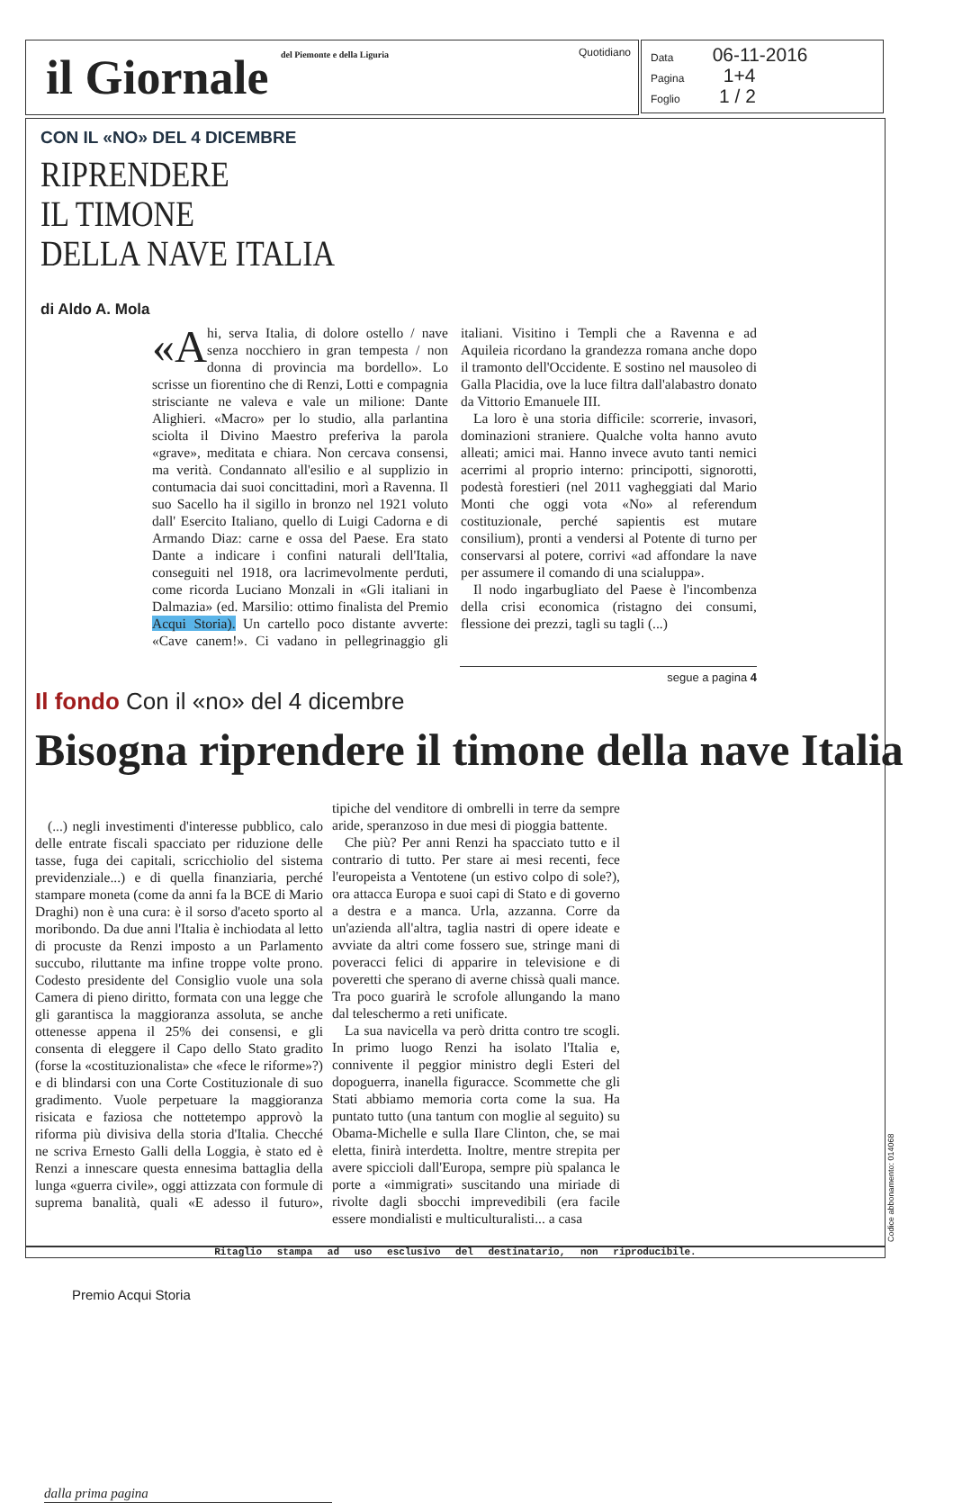il Giornale del Piemonte e della Liguria
Quotidiano
Data 06-11-2016
Pagina 1+4
Foglio 1 / 2
CON IL «NO» DEL 4 DICEMBRE
RIPRENDERE
IL TIMONE
DELLA NAVE ITALIA
di Aldo A. Mola
«A hi, serva Italia, di dolore ostello / nave senza nocchiero in gran tempesta / non donna di provincia ma bordello». Lo scrisse un fiorentino che di Renzi, Lotti e compagnia strisciante ne valeva e vale un milione: Dante Alighieri. «Macro» per lo studio, alla parlantina sciolta il Divino Maestro preferiva la parola «grave», meditata e chiara. Non cercava consensi, ma verità. Condannato all'esilio e al supplizio in contumacia dai suoi concittadini, morì a Ravenna. Il suo Sacello ha il sigillo in bronzo nel 1921 voluto dall' Esercito Italiano, quello di Luigi Cadorna e di Armando Diaz: carne e ossa del Paese. Era stato Dante a indicare i confini naturali dell'Italia, conseguiti nel 1918, ora lacrimevolmente perduti, come ricorda Luciano Monzali in «Gli italiani in Dalmazia» (ed. Marsilio: ottimo finalista del Premio Acqui Storia). Un cartello poco distante avverte: «Cave canem!». Ci vadano in pellegrinaggio gli italiani. Visitino i Templi che a Ravenna e ad Aquileia ricordano la grandezza romana anche dopo il tramonto dell'Occidente. E sostino nel mausoleo di Galla Placidia, ove la luce filtra dall'alabastro donato da Vittorio Emanuele III.
La loro è una storia difficile: scorrerie, invasori, dominazioni straniere. Qualche volta hanno avuto alleati; amici mai. Hanno invece avuto tanti nemici acerrimi al proprio interno: principotti, signorotti, podestà forestieri (nel 2011 vagheggiati dal Mario Monti che oggi vota «No» al referendum costituzionale, perché sapientis est mutare consilium), pronti a vendersi al Potente di turno per conservarsi al potere, corrivi «ad affondare la nave per assumere il comando di una scialuppa».
Il nodo ingarbugliato del Paese è l'incombenza della crisi economica (ristagno dei consumi, flessione dei prezzi, tagli su tagli (...)
segue a pagina 4
Il fondo Con il «no» del 4 dicembre
Bisogna riprendere il timone della nave Italia
dalla prima pagina
(...) negli investimenti d'interesse pubblico, calo delle entrate fiscali spacciato per riduzione delle tasse, fuga dei capitali, scricchiolio del sistema previdenziale...) e di quella finanziaria, perché stampare moneta (come da anni fa la BCE di Mario Draghi) non è una cura: è il sorso d'aceto sporto al moribondo. Da due anni l'Italia è inchiodata al letto di procuste da Renzi imposto a un Parlamento succubo, riluttante ma infine troppe volte prono. Codesto presidente del Consiglio vuole una sola Camera di pieno diritto, formata con una legge che gli garantisca la maggioranza assoluta, se anche ottenesse appena il 25% dei consensi, e gli consenta di eleggere il Capo dello Stato gradito (forse la «costituzionalista» che «fece le riforme»?) e di blindarsi con una Corte Costituzionale di suo gradimento. Vuole perpetuare la maggioranza risicata e faziosa che nottetempo approvò la riforma più divisiva della storia d'Italia. Checché ne scriva Ernesto Galli della Loggia, è stato ed è Renzi a innescare questa ennesima battaglia della lunga «guerra civile», oggi attizzata con formule di suprema banalità, quali «E adesso il futuro», tipiche del venditore di ombrelli in terre da sempre aride, speranzoso in due mesi di pioggia battente.
Che più? Per anni Renzi ha spacciato tutto e il contrario di tutto. Per stare ai mesi recenti, fece l'europeista a Ventotene (un estivo colpo di sole?), ora attacca Europa e suoi capi di Stato e di governo a destra e a manca. Urla, azzanna. Corre da un'azienda all'altra, taglia nastri di opere ideate e avviate da altri come fossero sue, stringe mani di poveracci felici di apparire in televisione e di poveretti che sperano di averne chissà quali mance. Tra poco guarirà le scrofole allungando la mano dal teleschermo a reti unificate.
La sua navicella va però dritta contro tre scogli. In primo luogo Renzi ha isolato l'Italia e, connivente il peggior ministro degli Esteri del dopoguerra, inanella figuracce. Scommette che gli Stati abbiamo memoria corta come la sua. Ha puntato tutto (una tantum con moglie al seguito) su Obama-Michelle e sulla Ilare Clinton, che, se mai eletta, finirà interdetta. Inoltre, mentre strepita per avere spiccioli dall'Europa, sempre più spalanca le porte a «immigrati» suscitando una miriade di rivolte dagli sbocchi imprevedibili (era facile essere mondialisti e multiculturalisti... a casa
Ritaglio stampa ad uso esclusivo del destinatario, non riproducibile. Codice abbonamento: 014068
Premio Acqui Storia